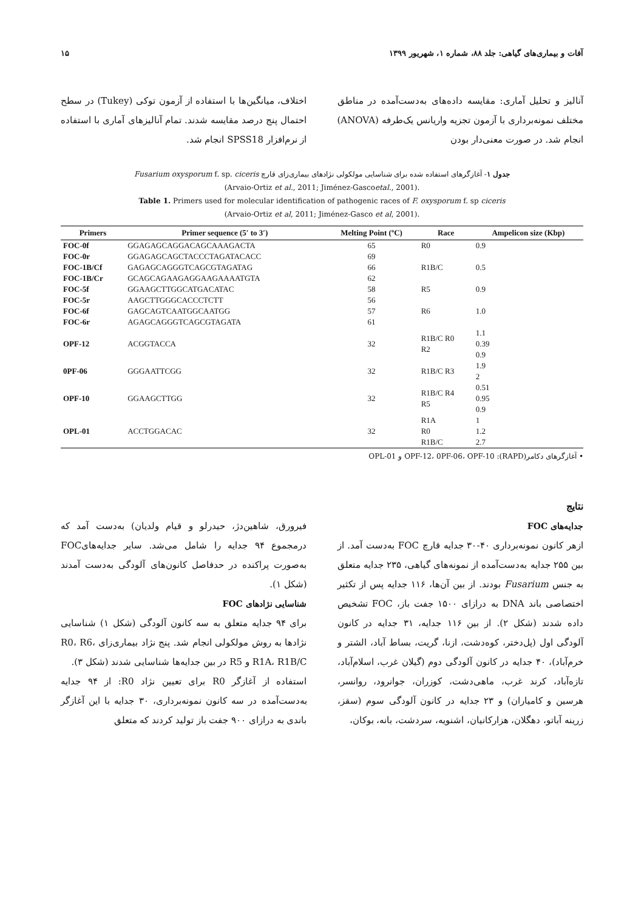آفات و بیماری‌های گیاهی: جلد ۸۸، شماره ۱، شهریور ۱۳۹۹ ۱۵
آنالیز و تحلیل آماری: مقایسه داده‌های به‌دست‌آمده در مناطق مختلف نمونه‌برداری با آزمون تجزیه واریانس یک‌طرفه (ANOVA) انجام شد. در صورت معنی‌دار بودن
اختلاف، میانگین‌ها با استفاده از آزمون توکی (Tukey) در سطح احتمال پنج درصد مقایسه شدند. تمام آنالیزهای آماری با استفاده از نرم‌افزار SPSS18 انجام شد.
جدول ۱- آغازگرهای استفاده شده برای شناسایی مولکولی نژادهای بیماری‌زای قارچ Fusarium oxysporum f. sp. ciceris
(Arvaio-Ortiz et al., 2011; Jiménez-Gascoetal., 2001).
Table 1. Primers used for molecular identification of pathogenic races of F. oxysporum f. sp ciceris
(Arvaio-Ortiz et al, 2011; Jiménez-Gasco et al, 2001).
| Primers | Primer sequence (5′ to 3′) | Melting Point (ºC) | Race | Ampelicon size (Kbp) |
| --- | --- | --- | --- | --- |
| FOC-0f | GGAGAGCAGGACAGCAAAGACTA | 65 | R0 | 0.9 |
| FOC-0r | GGAGAGCAGCTACCCTAGATACACC | 69 | | |
| FOC-1B/Cf | GAGAGCAGGGTCAGCGTAGATAG | 66 | R1B/C | 0.5 |
| FOC-1B/Cr | GCAGCAGAAGAGGAAGAAAATGTA | 62 | | |
| FOC-5f | GGAAGCTTGGCATGACATAC | 58 | R5 | 0.9 |
| FOC-5r | AAGCTTGGGCACCCTCTT | 56 | | |
| FOC-6f | GAGCAGTCAATGGCAATGG | 57 | R6 | 1.0 |
| FOC-6r | AGAGCAGGGTCAGCGTAGATA | 61 | | |
| OPF-12 | ACGGTACCA | 32 | R1B/C R0 R2 | 1.1 0.39 0.9 |
| 0PF-06 | GGGAATTCGG | 32 | R1B/C R3 | 1.9 2 |
| OPF-10 | GGAAGCTTGG | 32 | R1B/C R4 R5 | 0.51 0.95 0.9 |
| OPL-01 | ACCTGGACAC | 32 | R1A R0 R1B/C | 1 1.2 2.7 |
• آغازگرهای دکامر(RAPD): OPF-12، 0PF-06، OPF-10 و OPL-01
نتایج
جدایه‌های FOC
ازهر کانون نمونه‌برداری ۴۰-۳۰ جدایه قارچ FOC به‌دست آمد. از بین ۲۵۵ جدایه به‌دست‌آمده از نمونه‌های گیاهی، ۲۳۵ جدایه متعلق به جنس Fusarium بودند. از بین آن‌ها، ۱۱۶ جدایه پس از تکثیر اختصاصی باند DNA به درازای ۱۵۰۰ جفت باز، FOC تشخیص داده شدند (شکل ۲). از بین ۱۱۶ جدایه، ۳۱ جدایه در کانون آلودگی اول (پل‌دختر، کوه‌دشت، ازنا، گریت، بساط آباد، الشتر و خرم‌آباد)، ۴۰ جدایه در کانون آلودگی دوم (گیلان غرب، اسلام‌آباد، تازه‌آباد، کرند غرب، ماهی‌دشت، کوزران، جوانرود، روانسر، هرسین و کامیاران) و ۲۳ جدایه در کانون آلودگی سوم (سقز، زرینه آباتو، دهگلان، هزارکانیان، اشنویه، سردشت، بانه، بوکان،
فیرورق، شاهین‌دژ، حیدرلو و قیام ولدیان) به‌دست آمد که درمجموع ۹۴ جدایه را شامل می‌شد. سایر جدایه‌هایFOC به‌صورت پراکنده در حدفاصل کانون‌های آلودگی به‌دست آمدند (شکل ۱).
شناسایی نژادهای FOC
برای ۹۴ جدایه متعلق به سه کانون آلودگی (شکل ۱) شناسایی نژادها به روش مولکولی انجام شد. پنج نژاد بیماری‌زای R0، R6، R1A، R1B/C و R5 در بین جدایه‌ها شناسایی شدند (شکل ۳).
استفاده از آغازگر R0 برای تعیین نژاد R0: از ۹۴ جدایه به‌دست‌آمده در سه کانون نمونه‌برداری، ۳۰ جدایه با این آغازگر باندی به درازای ۹۰۰ جفت باز تولید کردند که متعلق